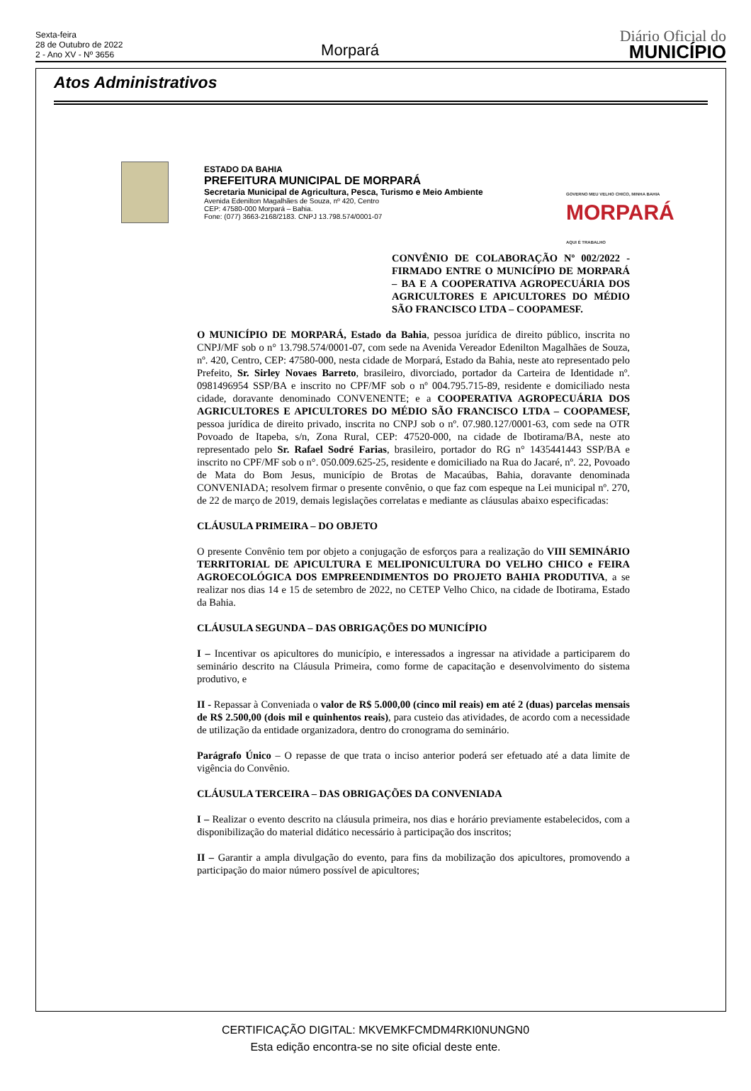Sexta-feira
28 de Outubro de 2022
2 - Ano XV - Nº 3656
Morpará
Diário Oficial do
MUNICÍPIO
Atos Administrativos
ESTADO DA BAHIA
PREFEITURA MUNICIPAL DE MORPARÁ
Secretaria Municipal de Agricultura, Pesca, Turismo e Meio Ambiente
Avenida Edenilton Magalhães de Souza, nº 420, Centro
CEP: 47580-000 Morpará – Bahia.
Fone: (077) 3663-2168/2183. CNPJ 13.798.574/0001-07
GOVERNO MEU VELHO CHICO, MINHA BAHIA
MORPARÁ
AQUI É TRABALHO
CONVÊNIO DE COLABORAÇÃO Nº 002/2022 - FIRMADO ENTRE O MUNICÍPIO DE MORPARÁ – BA E A COOPERATIVA AGROPECUÁRIA DOS AGRICULTORES E APICULTORES DO MÉDIO SÃO FRANCISCO LTDA – COOPAMESF.
O MUNICÍPIO DE MORPARÁ, Estado da Bahia, pessoa jurídica de direito público, inscrita no CNPJ/MF sob o n° 13.798.574/0001-07, com sede na Avenida Vereador Edenilton Magalhães de Souza, nº. 420, Centro, CEP: 47580-000, nesta cidade de Morpará, Estado da Bahia, neste ato representado pelo Prefeito, Sr. Sirley Novaes Barreto, brasileiro, divorciado, portador da Carteira de Identidade nº. 0981496954 SSP/BA e inscrito no CPF/MF sob o nº 004.795.715-89, residente e domiciliado nesta cidade, doravante denominado CONVENENTE; e a COOPERATIVA AGROPECUÁRIA DOS AGRICULTORES E APICULTORES DO MÉDIO SÃO FRANCISCO LTDA – COOPAMESF, pessoa jurídica de direito privado, inscrita no CNPJ sob o nº. 07.980.127/0001-63, com sede na OTR Povoado de Itapeba, s/n, Zona Rural, CEP: 47520-000, na cidade de Ibotirama/BA, neste ato representado pelo Sr. Rafael Sodré Farias, brasileiro, portador do RG n° 1435441443 SSP/BA e inscrito no CPF/MF sob o n°. 050.009.625-25, residente e domiciliado na Rua do Jacaré, nº. 22, Povoado de Mata do Bom Jesus, município de Brotas de Macaúbas, Bahia, doravante denominada CONVENIADA; resolvem firmar o presente convênio, o que faz com espeque na Lei municipal nº. 270, de 22 de março de 2019, demais legislações correlatas e mediante as cláusulas abaixo especificadas:
CLÁUSULA PRIMEIRA – DO OBJETO
O presente Convênio tem por objeto a conjugação de esforços para a realização do VIII SEMINÁRIO TERRITORIAL DE APICULTURA E MELIPONICULTURA DO VELHO CHICO e FEIRA AGROECOLÓGICA DOS EMPREENDIMENTOS DO PROJETO BAHIA PRODUTIVA, a se realizar nos dias 14 e 15 de setembro de 2022, no CETEP Velho Chico, na cidade de Ibotirama, Estado da Bahia.
CLÁUSULA SEGUNDA – DAS OBRIGAÇÕES DO MUNICÍPIO
I – Incentivar os apicultores do município, e interessados a ingressar na atividade a participarem do seminário descrito na Cláusula Primeira, como forme de capacitação e desenvolvimento do sistema produtivo, e
II - Repassar à Conveniada o valor de R$ 5.000,00 (cinco mil reais) em até 2 (duas) parcelas mensais de R$ 2.500,00 (dois mil e quinhentos reais), para custeio das atividades, de acordo com a necessidade de utilização da entidade organizadora, dentro do cronograma do seminário.
Parágrafo Único – O repasse de que trata o inciso anterior poderá ser efetuado até a data limite de vigência do Convênio.
CLÁUSULA TERCEIRA – DAS OBRIGAÇÕES DA CONVENIADA
I – Realizar o evento descrito na cláusula primeira, nos dias e horário previamente estabelecidos, com a disponibilização do material didático necessário à participação dos inscritos;
II – Garantir a ampla divulgação do evento, para fins da mobilização dos apicultores, promovendo a participação do maior número possível de apicultores;
CERTIFICAÇÃO DIGITAL: MKVEMKFCMDM4RKI0NUNGN0
Esta edição encontra-se no site oficial deste ente.